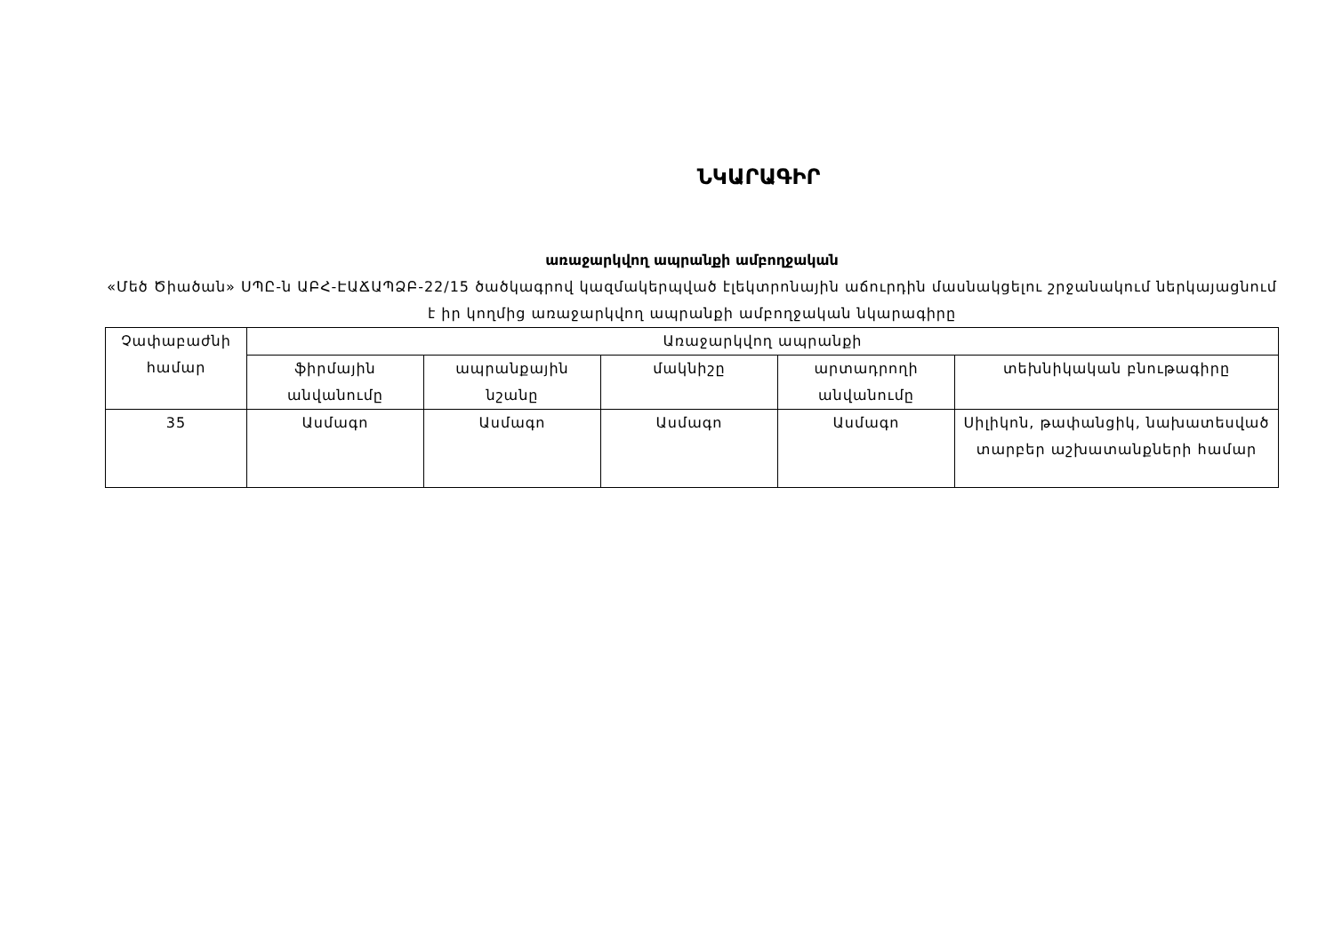ՆԿԱՐԱԳԻՐ
առաջարկվող ապրանքի ամբողջական
«Մեծ Ծիածան» ՍՊԸ-ն ԱԲՀ-ԷԱՃԱՊՁԲ-22/15 ծածկագրով կազմակերպված էլեկտրոնային աճուրդին մասնակցելու շրջանակում ներկայացնում է իր կողմից առաջարկվող ապրանքի ամբողջական նկարագիրը
| Չափաբաժնի համար | Առաջարկվող ապրանքի | | | | |
| --- | --- | --- | --- | --- | --- |
| | ֆիրմային անվանումը | ապրանքային նշանը | մակնիշը | արտադրողի անվանումը | տեխնիկական բնութագիրը |
| 35 | Ասմագո | Ասմագո | Ասմագո | Ասմագո | Սիլիկոն, թափանցիկ, նախատեսված տարբեր աշխատանքների համար |